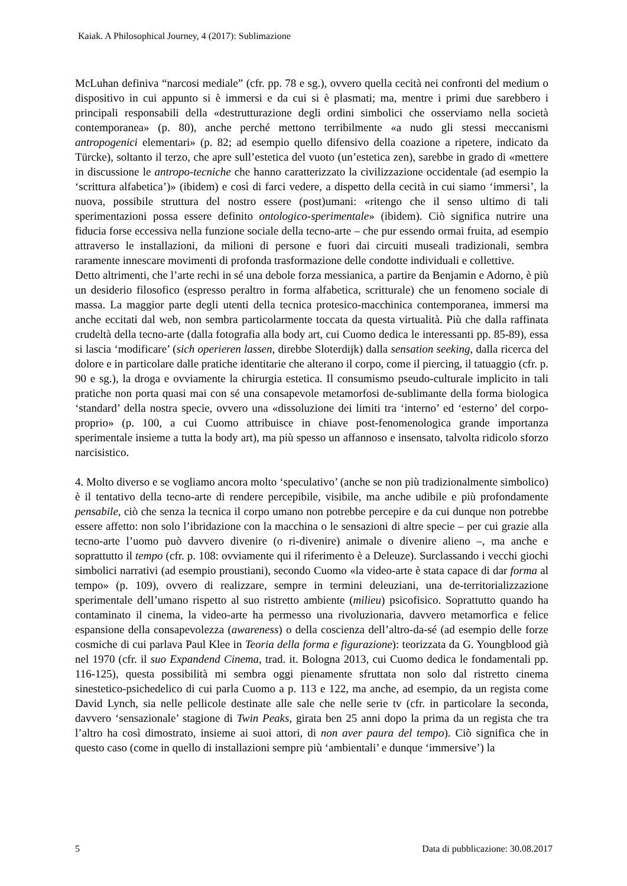Kaiak. A Philosophical Journey, 4 (2017): Sublimazione
McLuhan definiva “narcosi mediale” (cfr. pp. 78 e sg.), ovvero quella cecità nei confronti del medium o dispositivo in cui appunto si è immersi e da cui si è plasmati; ma, mentre i primi due sarebbero i principali responsabili della «destrutturazione degli ordini simbolici che osserviamo nella società contemporanea» (p. 80), anche perché mettono terribilmente «a nudo gli stessi meccanismi antropogenici elementari» (p. 82; ad esempio quello difensivo della coazione a ripetere, indicato da Türcke), soltanto il terzo, che apre sull’estetica del vuoto (un’estetica zen), sarebbe in grado di «mettere in discussione le antropo-tecniche che hanno caratterizzato la civilizzazione occidentale (ad esempio la ‘scrittura alfabetica’)» (ibidem) e così di farci vedere, a dispetto della cecità in cui siamo ‘immersi’, la nuova, possibile struttura del nostro essere (post)umani: «ritengo che il senso ultimo di tali sperimentazioni possa essere definito ontologico-sperimentale» (ibidem). Ciò significa nutrire una fiducia forse eccessiva nella funzione sociale della tecno-arte – che pur essendo ormai fruita, ad esempio attraverso le installazioni, da milioni di persone e fuori dai circuiti museali tradizionali, sembra raramente innescare movimenti di profonda trasformazione delle condotte individuali e collettive.
Detto altrimenti, che l’arte rechi in sé una debole forza messianica, a partire da Benjamin e Adorno, è più un desiderio filosofico (espresso peraltro in forma alfabetica, scritturale) che un fenomeno sociale di massa. La maggior parte degli utenti della tecnica protesico-macchinica contemporanea, immersi ma anche eccitati dal web, non sembra particolarmente toccata da questa virtualità. Più che dalla raffinata crudeltà della tecno-arte (dalla fotografia alla body art, cui Cuomo dedica le interessanti pp. 85-89), essa si lascia ‘modificare’ (sich operieren lassen, direbbe Sloterdijk) dalla sensation seeking, dalla ricerca del dolore e in particolare dalle pratiche identitarie che alterano il corpo, come il piercing, il tatuaggio (cfr. p. 90 e sg.), la droga e ovviamente la chirurgia estetica. Il consumismo pseudo-culturale implicito in tali pratiche non porta quasi mai con sé una consapevole metamorfosi de-sublimante della forma biologica ‘standard’ della nostra specie, ovvero una «dissoluzione dei limiti tra ‘interno’ ed ‘esterno’ del corpo-proprio» (p. 100, a cui Cuomo attribuisce in chiave post-fenomenologica grande importanza sperimentale insieme a tutta la body art), ma più spesso un affannoso e insensato, talvolta ridicolo sforzo narcisistico.
4. Molto diverso e se vogliamo ancora molto ‘speculativo’ (anche se non più tradizionalmente simbolico) è il tentativo della tecno-arte di rendere percepibile, visibile, ma anche udibile e più profondamente pensabile, ciò che senza la tecnica il corpo umano non potrebbe percepire e da cui dunque non potrebbe essere affetto: non solo l’ibridazione con la macchina o le sensazioni di altre specie – per cui grazie alla tecno-arte l’uomo può davvero divenire (o ri-divenire) animale o divenire alieno –, ma anche e soprattutto il tempo (cfr. p. 108: ovviamente qui il riferimento è a Deleuze). Surclassando i vecchi giochi simbolici narrativi (ad esempio proustiani), secondo Cuomo «la video-arte è stata capace di dar forma al tempo» (p. 109), ovvero di realizzare, sempre in termini deleuziani, una de-territorializzazione sperimentale dell’umano rispetto al suo ristretto ambiente (milieu) psicofisico. Soprattutto quando ha contaminato il cinema, la video-arte ha permesso una rivoluzionaria, davvero metamorfica e felice espansione della consapevolezza (awareness) o della coscienza dell’altro-da-sé (ad esempio delle forze cosmiche di cui parlava Paul Klee in Teoria della forma e figurazione): teorizzata da G. Youngblood già nel 1970 (cfr. il suo Expandend Cinema, trad. it. Bologna 2013, cui Cuomo dedica le fondamentali pp. 116-125), questa possibilità mi sembra oggi pienamente sfruttata non solo dal ristretto cinema sinestetico-psichedelico di cui parla Cuomo a p. 113 e 122, ma anche, ad esempio, da un regista come David Lynch, sia nelle pellicole destinate alle sale che nelle serie tv (cfr. in particolare la seconda, davvero ‘sensazionale’ stagione di Twin Peaks, girata ben 25 anni dopo la prima da un regista che tra l’altro ha così dimostrato, insieme ai suoi attori, di non aver paura del tempo). Ciò significa che in questo caso (come in quello di installazioni sempre più ‘ambientali’ e dunque ‘immersive’) la
5 Data di pubblicazione: 30.08.2017